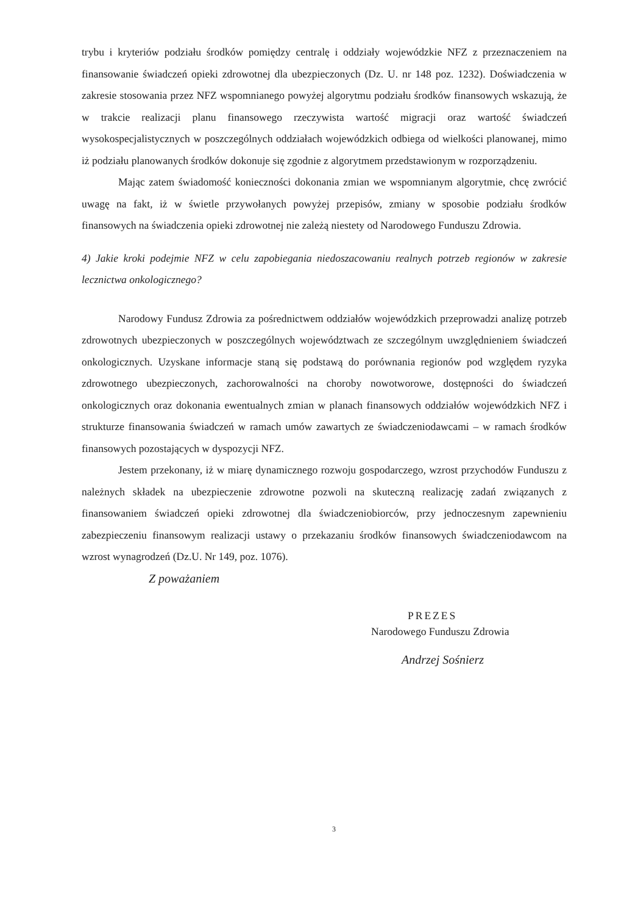trybu i kryteriów podziału środków pomiędzy centralę i oddziały wojewódzkie NFZ z przeznaczeniem na finansowanie świadczeń opieki zdrowotnej dla ubezpieczonych (Dz. U. nr 148 poz. 1232). Doświadczenia w zakresie stosowania przez NFZ wspomnianego powyżej algorytmu podziału środków finansowych wskazują, że w trakcie realizacji planu finansowego rzeczywista wartość migracji oraz wartość świadczeń wysokospecjalistycznych w poszczególnych oddziałach wojewódzkich odbiega od wielkości planowanej, mimo iż podziału planowanych środków dokonuje się zgodnie z algorytmem przedstawionym w rozporządzeniu.
Mając zatem świadomość konieczności dokonania zmian we wspomnianym algorytmie, chcę zwrócić uwagę na fakt, iż w świetle przywołanych powyżej przepisów, zmiany w sposobie podziału środków finansowych na świadczenia opieki zdrowotnej nie zależą niestety od Narodowego Funduszu Zdrowia.
4) Jakie kroki podejmie NFZ w celu zapobiegania niedoszacowaniu realnych potrzeb regionów w zakresie lecznictwa onkologicznego?
Narodowy Fundusz Zdrowia za pośrednictwem oddziałów wojewódzkich przeprowadzi analizę potrzeb zdrowotnych ubezpieczonych w poszczególnych województwach ze szczególnym uwzględnieniem świadczeń onkologicznych. Uzyskane informacje staną się podstawą do porównania regionów pod względem ryzyka zdrowotnego ubezpieczonych, zachorowalności na choroby nowotworowe, dostępności do świadczeń onkologicznych oraz dokonania ewentualnych zmian w planach finansowych oddziałów wojewódzkich NFZ i strukturze finansowania świadczeń w ramach umów zawartych ze świadczeniodawcami – w ramach środków finansowych pozostających w dyspozycji NFZ.
Jestem przekonany, iż w miarę dynamicznego rozwoju gospodarczego, wzrost przychodów Funduszu z należnych składek na ubezpieczenie zdrowotne pozwoli na skuteczną realizację zadań związanych z finansowaniem świadczeń opieki zdrowotnej dla świadczeniobiorców, przy jednoczesnym zapewnieniu zabezpieczeniu finansowym realizacji ustawy o przekazaniu środków finansowych świadczeniodawcom na wzrost wynagrodzeń (Dz.U. Nr 149, poz. 1076).
Z poważaniem
PREZES
Narodowego Funduszu Zdrowia
Andrzej Sośnierz
3